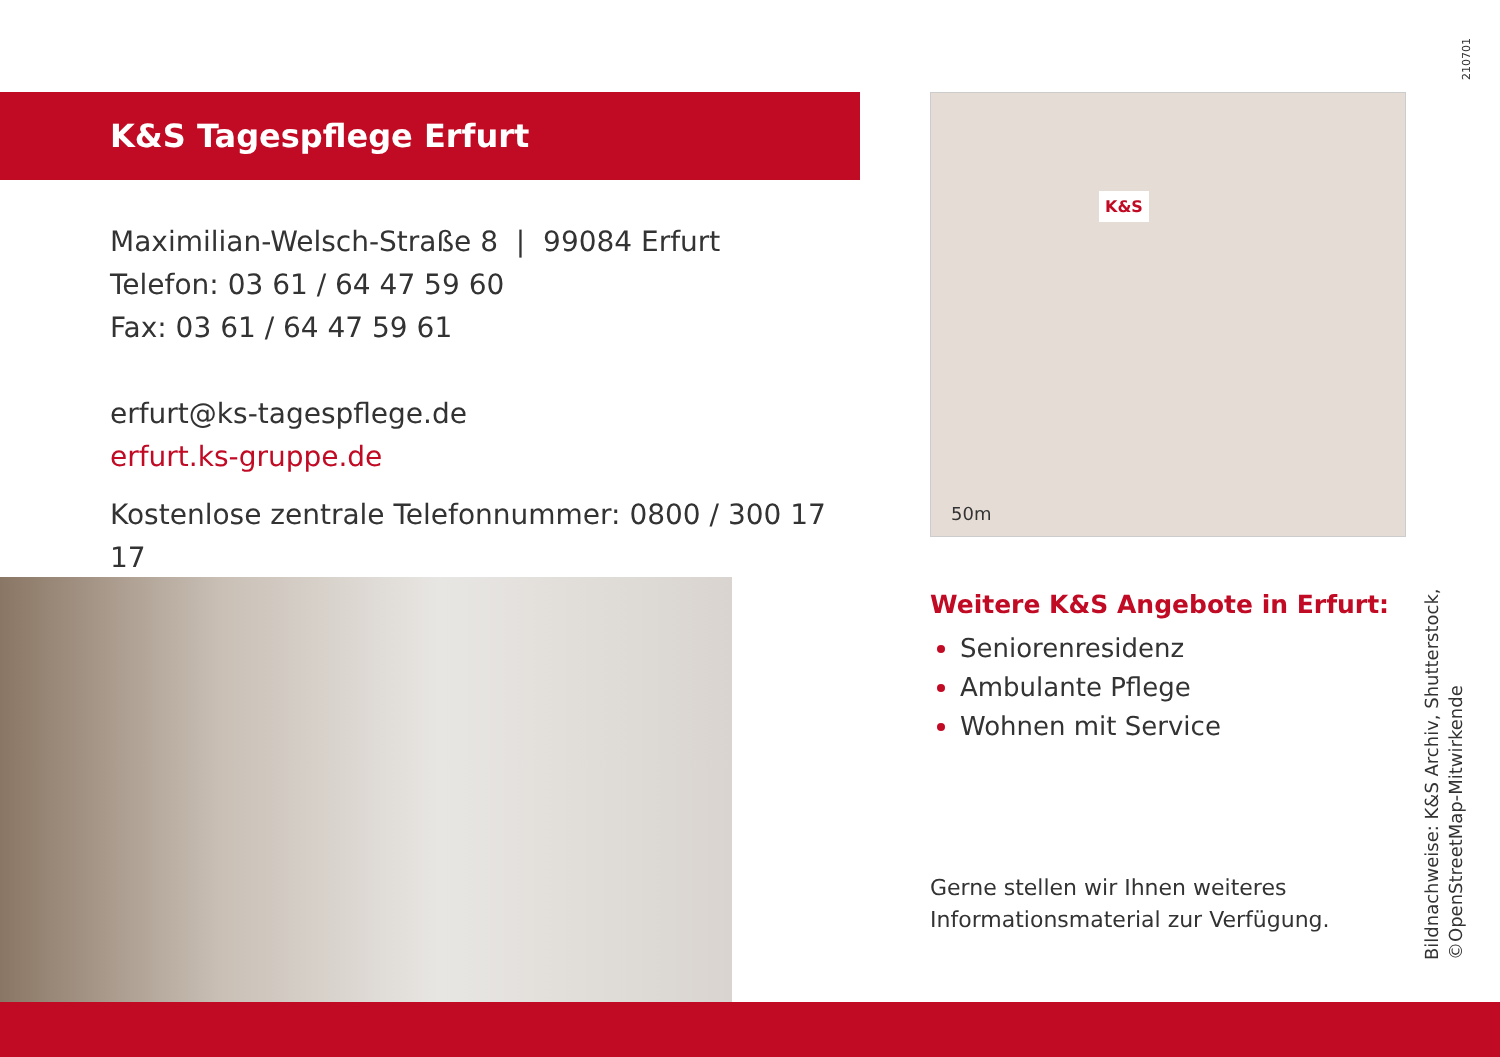210701
K&S Tagespflege Erfurt
Maximilian-Welsch-Straße 8 | 99084 Erfurt
Telefon: 03 61 / 64 47 59 60
Fax: 03 61 / 64 47 59 61
erfurt@ks-tagespflege.de
erfurt.ks-gruppe.de
Kostenlose zentrale Telefonnummer: 0800 / 300 17 17
K&S
50m
Weitere K&S Angebote in Erfurt:
Seniorenresidenz
Ambulante Pflege
Wohnen mit Service
Gerne stellen wir Ihnen weiteres
Informationsmaterial zur Verfügung.
Bildnachweise: K&S Archiv, Shutterstock,
©OpenStreetMap-Mitwirkende